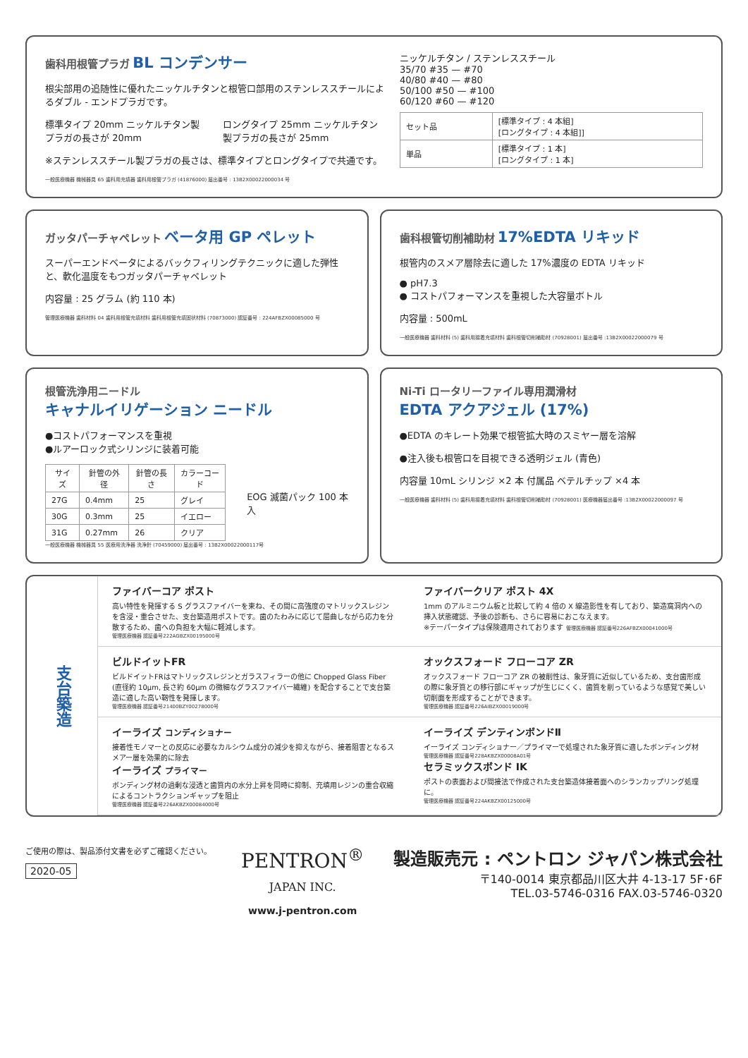歯科用根管プラガ BL コンデンサー
根尖部用の追随性に優れたニッケルチタンと根管口部用のステンレススチールによるダブル - エンドプラガです。
標準タイプ 20mm ニッケルチタン製プラガの長さが 20mm
ロングタイプ 25mm ニッケルチタン製プラガの長さが 25mm
※ステンレススチール製プラガの長さは、標準タイプとロングタイプで共通です。
一般医療機器 機械器具 65 歯科用充填器 歯科用根管プラガ (41876000) 届出番号 : 13B2X00022000034 号
ニッケルチタン / ステンレススチール
35/70 #35 — #70
40/80 #40 — #80
50/100 #50 — #100
60/120 #60 — #120
| セット品 | [標準タイプ : 4 本組] [ロングタイプ : 4 本組]] |
| 単品 | [標準タイプ : 1 本] [ロングタイプ : 1 本] |
ガッタパーチャペレット ベータ用 GP ペレット
スーパーエンドベータによるバックフィリングテクニックに適した弾性と、軟化温度をもつガッタパーチャペレット
内容量 : 25 グラム (約 110 本)
管理医療機器 歯科材料 04 歯科用根管充填材料 歯科用根管充填固状材料 (70873000) 認証番号 : 224AFBZX00085000 号
歯科根管切削補助材 17%EDTA リキッド
根管内のスメア層除去に適した 17%濃度の EDTA リキッド
● pH7.3
● コストパフォーマンスを重視した大容量ボトル
内容量 : 500mL
一般医療機器 歯科材料 (5) 歯科用接着充填材料 歯科根管切削補助材 (70928001) 届出番号 :13B2X00022000079 号
根管洗浄用ニードル
キャナルイリゲーション ニードル
●コストパフォーマンスを重視
●ルアーロック式シリンジに装着可能
| サイズ | 針管の外径 | 針管の長さ | カラーコード |
| --- | --- | --- | --- |
| 27G | 0.4mm | 25 | グレイ |
| 30G | 0.3mm | 25 | イエロー |
| 31G | 0.27mm | 26 | クリア |
EOG 滅菌パック 100 本入
一般医療機器 機械器具 55 医療用洗浄器 洗浄針 (70459000) 届出番号 : 13B2X00022000117号
Ni-Ti ロータリーファイル専用潤滑材
EDTA アクアジェル (17%)
●EDTA のキレート効果で根管拡大時のスミヤー層を溶解
●注入後も根管口を目視できる透明ジェル (青色)
内容量 10mL シリンジ ×2 本 付属品 ベテルチップ ×4 本
一般医療機器 歯科材料 (5) 歯科用接着充填材料 歯科根管切削補助材 (70928001) 医療機器届出番号 :13B2X00022000097 号
支台築造
ファイバーコア ポスト
高い特性を発揮する S グラスファイバーを束ね、その間に高強度のマトリックスレジンを含浸・重合させた、支台築造用ポストです。歯のたわみに応じて屈曲しながら応力を分散するため、歯への負担を大幅に軽減します。
管理医療機器 認証番号222AGBZX00195000号
ファイバークリア ポスト 4X
1mm のアルミニウム板と比較して約 4 倍の X 線造影性を有しており、築造窩洞内への挿入状態確認、予後の診断も、さらに容易におこなえます。
※テーパータイプは保険適用されております 管理医療機器 認証番号226AFBZX00041000号
ビルドイットFR
ビルドイットFRはマトリックスレジンとガラスフィラーの他に Chopped Glass Fiber (直径約 10μm, 長さ約 60μm の微細なグラスファイバー繊維) を配合することで支台築造に適した高い靭性を発揮します。
管理医療機器 認証番号21400BZY00278000号
オックスフォード フローコア ZR
オックスフォード フローコア ZR の被削性は、象牙質に近似しているため、支台歯形成の際に象牙質との移行部にギャップが生じにくく、歯質を削っているような感覚で美しい切削面を形成することができます。
管理医療機器 認証番号226AIBZX00019000号
イーライズ コンディショナー
接着性モノマーとの反応に必要なカルシウム成分の減少を抑えながら、接着阻害となるスメアー層を効果的に除去
イーライズ プライマー
ボンディング材の過剰な浸透と歯質内の水分上昇を同時に抑制、充填用レジンの重合収縮によるコントラクションギャップを阻止
管理医療機器 認証番号226AKBZX00084000号
イーライズ デンティンボンドⅡ
イーライズ コンディショナー／プライマーで処理された象牙質に適したボンディング材
管理医療機器 認証番号228AKBZX00008A01号
セラミックスボンド IK
ポストの表面および間接法で作成された支台築造体接着面へのシランカップリング処理に。
管理医療機器 認証番号224AKBZX00125000号
ご使用の際は、製品添付文書を必ずご確認ください。
2020-05
PENTRON<sup>®</sup>
JAPAN INC.
www.j-pentron.com
製造販売元 : ペントロン ジャパン株式会社
〒140-0014 東京都品川区大井 4-13-17 5F･6F
TEL.03-5746-0316 FAX.03-5746-0320